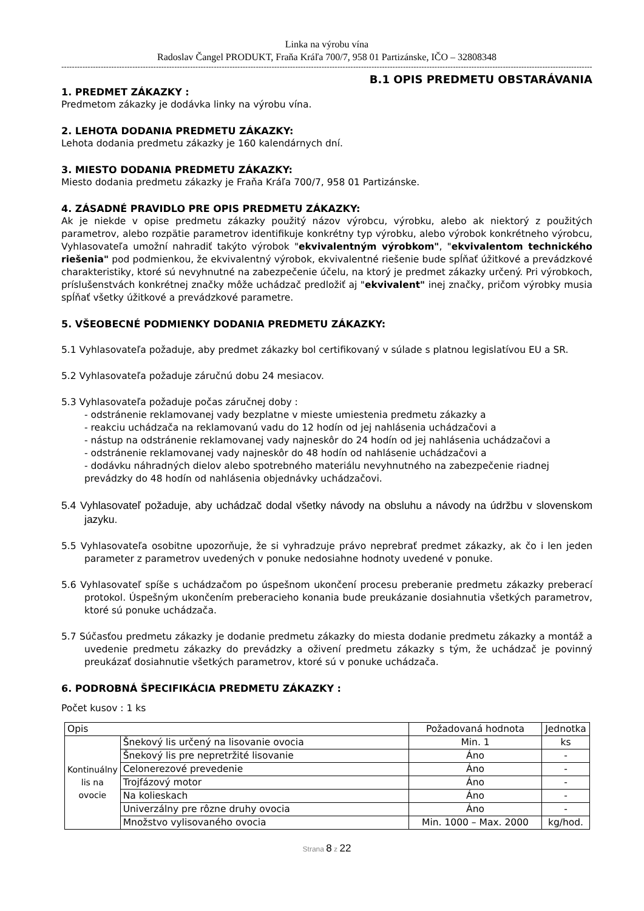Linka na výrobu vína
Radoslav Čangel PRODUKT, Fraňa Kráľa 700/7, 958 01 Partizánske, IČO – 32808348
--------------------------------------------------------------------------------------------------------------------------------------------------------------------------------------------------------------------
B.1 OPIS PREDMETU OBSTARÁVANIA
1. PREDMET ZÁKAZKY :
Predmetom zákazky je dodávka linky na výrobu vína.
2. LEHOTA DODANIA PREDMETU ZÁKAZKY:
Lehota dodania predmetu zákazky je 160 kalendárnych dní.
3. MIESTO DODANIA PREDMETU ZÁKAZKY:
Miesto dodania predmetu zákazky je Fraňa Kráľa 700/7, 958 01 Partizánske.
4. ZÁSADNÉ PRAVIDLO PRE OPIS PREDMETU ZÁKAZKY:
Ak je niekde v opise predmetu zákazky použitý názov výrobcu, výrobku, alebo ak niektorý z použitých parametrov, alebo rozpätie parametrov identifikuje konkrétny typ výrobku, alebo výrobok konkrétneho výrobcu, Vyhlasovateľa umožní nahradiť takýto výrobok "ekvivalentným výrobkom", "ekvivalentom technického riešenia" pod podmienkou, že ekvivalentný výrobok, ekvivalentné riešenie bude spĺňať úžitkové a prevádzkové charakteristiky, ktoré sú nevyhnutné na zabezpečenie účelu, na ktorý je predmet zákazky určený. Pri výrobkoch, príslušenstvách konkrétnej značky môže uchádzač predložiť aj "ekvivalent" inej značky, pričom výrobky musia spĺňať všetky úžitkové a prevádzkové parametre.
5. VŠEOBECNÉ PODMIENKY DODANIA PREDMETU ZÁKAZKY:
5.1 Vyhlasovateľa požaduje, aby predmet zákazky bol certifikovaný v súlade s platnou legislatívou EU a SR.
5.2 Vyhlasovateľa požaduje záručnú dobu 24 mesiacov.
5.3 Vyhlasovateľa požaduje počas záručnej doby :
- odstránenie reklamovanej vady bezplatne v mieste umiestenia predmetu zákazky a
- reakciu uchádzača na reklamovanú vadu do 12 hodín od jej nahlásenia uchádzačovi a
- nástup na odstránenie reklamovanej vady najneskôr do 24 hodín od jej nahlásenia uchádzačovi a
- odstránenie reklamovanej vady najneskôr do 48 hodín od nahlásenie uchádzačovi a
- dodávku náhradných dielov alebo spotrebného materiálu nevyhnutného na zabezpečenie riadnej prevádzky do 48 hodín od nahlásenia objednávky uchádzačovi.
5.4 Vyhlasovateľ požaduje, aby uchádzač dodal všetky návody na obsluhu a návody na údržbu v slovenskom jazyku.
5.5 Vyhlasovateľa osobitne upozorňuje, že si vyhradzuje právo neprebrať predmet zákazky, ak čo i len jeden parameter z parametrov uvedených v ponuke nedosiahne hodnoty uvedené v ponuke.
5.6 Vyhlasovateľ spíše s uchádzačom po úspešnom ukončení procesu preberanie predmetu zákazky preberací protokol. Úspešným ukončením preberacieho konania bude preukázanie dosiahnutia všetkých parametrov, ktoré sú ponuke uchádzača.
5.7 Súčasťou predmetu zákazky je dodanie predmetu zákazky do miesta dodanie predmetu zákazky a montáž a uvedenie predmetu zákazky do prevádzky a oživení predmetu zákazky s tým, že uchádzač je povinný preukázať dosiahnutie všetkých parametrov, ktoré sú v ponuke uchádzača.
6. PODROBNÁ ŠPECIFIKÁCIA PREDMETU ZÁKAZKY :
Počet kusov : 1 ks
| Opis | | Požadovaná hodnota | Jednotka |
| Kontinuálny lis na ovocie | Šnekový lis určený na lisovanie ovocia | Min. 1 | ks |
| | Šnekový lis pre nepretržité lisovanie | Áno | - |
| | Celonerezové prevedenie | Áno | - |
| | Trojfázový motor | Áno | - |
| | Na kolieskach | Áno | - |
| | Univerzálny pre rôzne druhy ovocia | Áno | - |
| | Množstvo vylisovaného ovocia | Min. 1000 – Max. 2000 | kg/hod. |
Strana 8 z 22